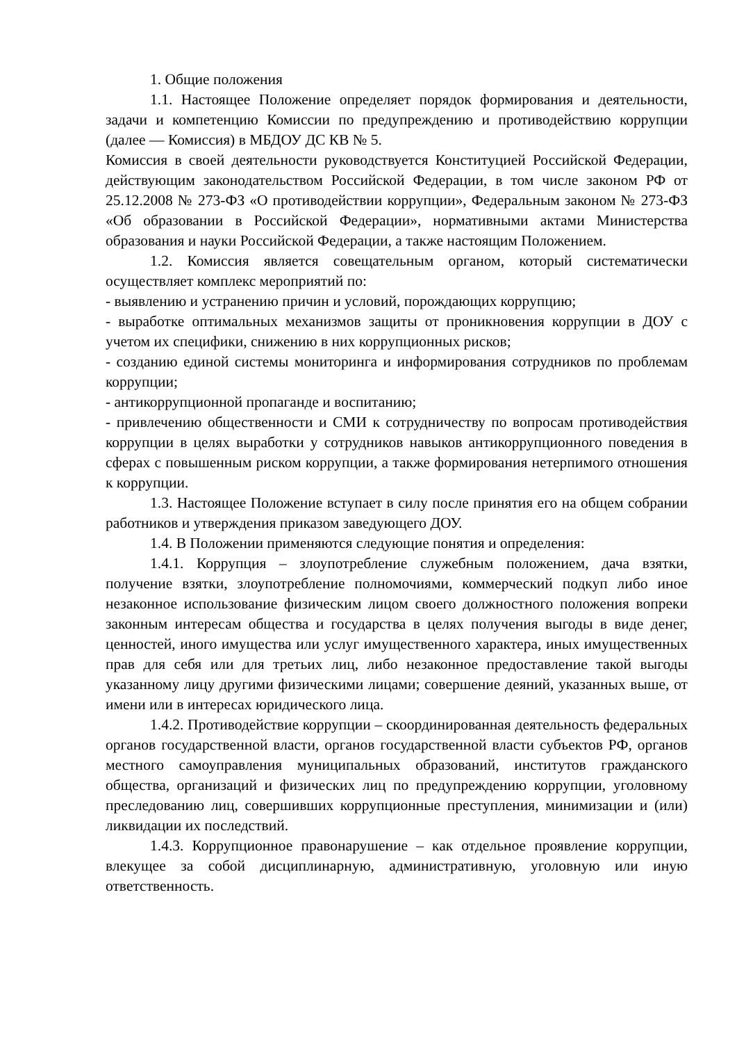1. Общие положения
1.1. Настоящее Положение определяет порядок формирования и деятельности, задачи и компетенцию Комиссии по предупреждению и противодействию коррупции (далее — Комиссия) в МБДОУ ДС КВ № 5.
Комиссия в своей деятельности руководствуется Конституцией Российской Федерации, действующим законодательством Российской Федерации, в том числе законом РФ от 25.12.2008 № 273-ФЗ «О противодействии коррупции», Федеральным законом № 273-ФЗ «Об образовании в Российской Федерации», нормативными актами Министерства образования и науки Российской Федерации, а также настоящим Положением.
1.2. Комиссия является совещательным органом, который систематически осуществляет комплекс мероприятий по:
- выявлению и устранению причин и условий, порождающих коррупцию;
- выработке оптимальных механизмов защиты от проникновения коррупции в ДОУ с учетом их специфики, снижению в них коррупционных рисков;
- созданию единой системы мониторинга и информирования сотрудников по проблемам коррупции;
- антикоррупционной пропаганде и воспитанию;
- привлечению общественности и СМИ к сотрудничеству по вопросам противодействия коррупции в целях выработки у сотрудников навыков антикоррупционного поведения в сферах с повышенным риском коррупции, а также формирования нетерпимого отношения к коррупции.
1.3. Настоящее Положение вступает в силу после принятия его на общем собрании работников и утверждения приказом заведующего ДОУ.
1.4. В Положении применяются следующие понятия и определения:
1.4.1. Коррупция – злоупотребление служебным положением, дача взятки, получение взятки, злоупотребление полномочиями, коммерческий подкуп либо иное незаконное использование физическим лицом своего должностного положения вопреки законным интересам общества и государства в целях получения выгоды в виде денег, ценностей, иного имущества или услуг имущественного характера, иных имущественных прав для себя или для третьих лиц, либо незаконное предоставление такой выгоды указанному лицу другими физическими лицами; совершение деяний, указанных выше, от имени или в интересах юридического лица.
1.4.2. Противодействие коррупции – скоординированная деятельность федеральных органов государственной власти, органов государственной власти субъектов РФ, органов местного самоуправления муниципальных образований, институтов гражданского общества, организаций и физических лиц по предупреждению коррупции, уголовному преследованию лиц, совершивших коррупционные преступления, минимизации и (или) ликвидации их последствий.
1.4.3. Коррупционное правонарушение – как отдельное проявление коррупции, влекущее за собой дисциплинарную, административную, уголовную или иную ответственность.